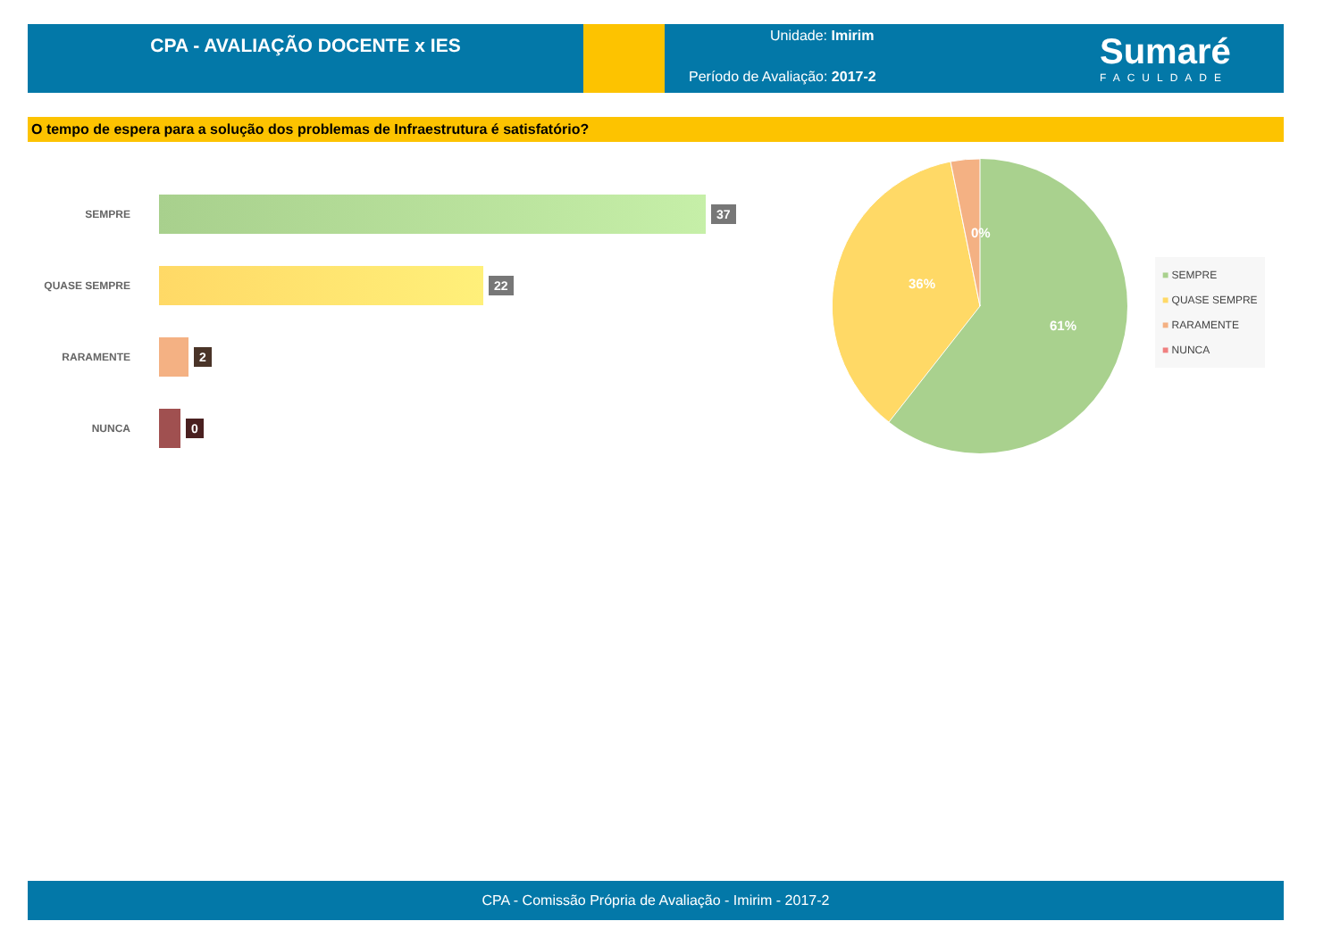CPA - AVALIAÇÃO DOCENTE x IES
Unidade: Imirim
Período de Avaliação: 2017-2
Sumaré
FACULDADE
O tempo de espera para a solução dos problemas de Infraestrutura é satisfatório?
SEMPRE
37
QUASE SEMPRE
22
RARAMENTE
2
NUNCA
0
36%
61%
0%
■ SEMPRE
■ QUASE SEMPRE
■ RARAMENTE
■ NUNCA
CPA - Comissão Própria de Avaliação - Imirim - 2017-2